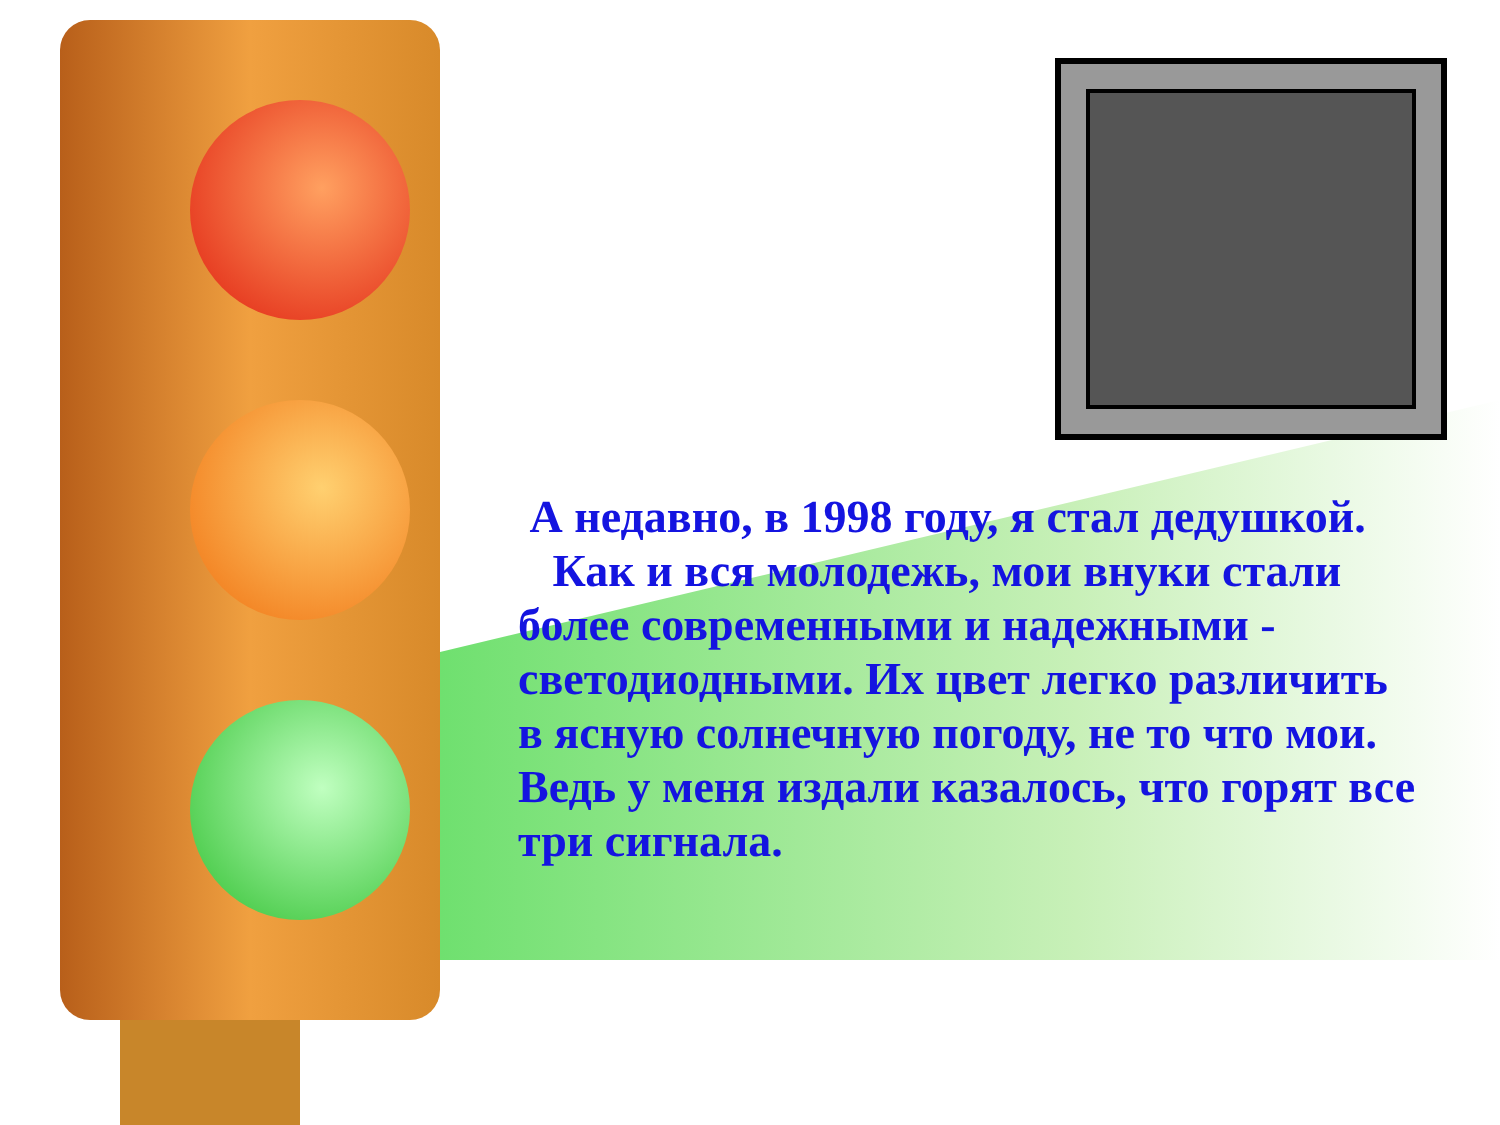А недавно, в 1998 году, я стал дедушкой.
Как и вся молодежь, мои внуки стали более современными и надежными - светодиодными. Их цвет легко различить в ясную солнечную погоду, не то что мои. Ведь у меня издали казалось, что горят все три сигнала.